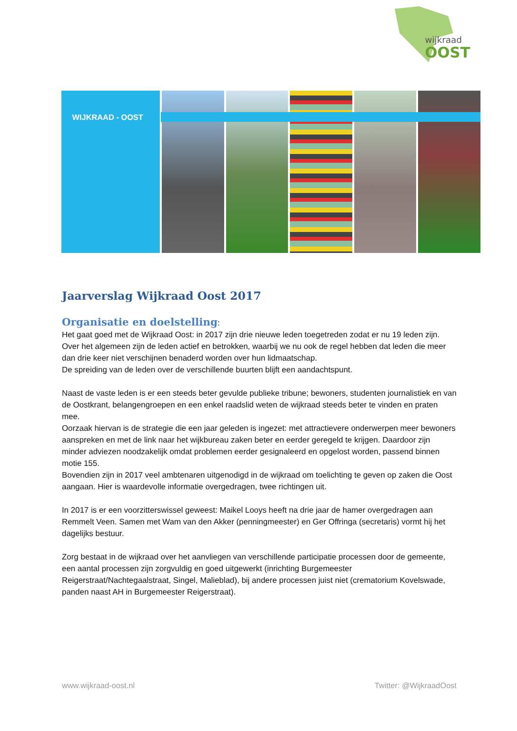wijkraad
OOST
WIJKRAAD - OOST
Jaarverslag Wijkraad Oost 2017
Organisatie en doelstelling
:
Het gaat goed met de Wijkraad Oost: in 2017 zijn drie nieuwe leden toegetreden zodat er nu 19 leden zijn. Over het algemeen zijn de leden actief en betrokken, waarbij we nu ook de regel hebben dat leden die meer dan drie keer niet verschijnen benaderd worden over hun lidmaatschap.
De spreiding van de leden over de verschillende buurten blijft een aandachtspunt.
Naast de vaste leden is er een steeds beter gevulde publieke tribune; bewoners, studenten journalistiek en van de Oostkrant, belangengroepen en een enkel raadslid weten de wijkraad steeds beter te vinden en praten mee.
Oorzaak hiervan is de strategie die een jaar geleden is ingezet: met attractievere onderwerpen meer bewoners aanspreken en met de link naar het wijkbureau zaken beter en eerder geregeld te krijgen. Daardoor zijn minder adviezen noodzakelijk omdat problemen eerder gesignaleerd en opgelost worden, passend binnen motie 155.
Bovendien zijn in 2017 veel ambtenaren uitgenodigd in de wijkraad om toelichting te geven op zaken die Oost aangaan. Hier is waardevolle informatie overgedragen, twee richtingen uit.
In 2017 is er een voorzitterswissel geweest: Maikel Looys heeft na drie jaar de hamer overgedragen aan Remmelt Veen. Samen met Wam van den Akker (penningmeester) en Ger Offringa (secretaris) vormt hij het dagelijks bestuur.
Zorg bestaat in de wijkraad over het aanvliegen van verschillende participatie processen door de gemeente, een aantal processen zijn zorgvuldig en goed uitgewerkt (inrichting Burgemeester Reigerstraat/Nachtegaalstraat, Singel, Malieblad), bij andere processen juist niet (crematorium Kovelswade, panden naast AH in Burgemeester Reigerstraat).
www.wijkraad-oost.nl Twitter: @WijkraadOost